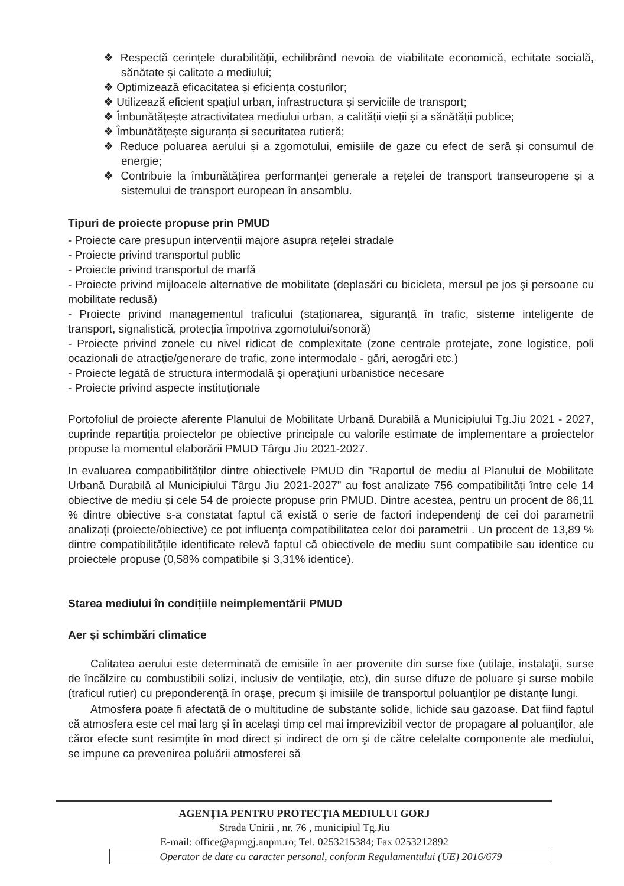❖ Respectă cerințele durabilității, echilibrând nevoia de viabilitate economică, echitate socială, sănătate și calitate a mediului;
❖ Optimizează eficacitatea și eficiența costurilor;
❖ Utilizează eficient spațiul urban, infrastructura și serviciile de transport;
❖ Îmbunătățește atractivitatea mediului urban, a calității vieții și a sănătății publice;
❖ Îmbunătățește siguranța și securitatea rutieră;
❖ Reduce poluarea aerului și a zgomotului, emisiile de gaze cu efect de seră și consumul de energie;
❖ Contribuie la îmbunătățirea performanței generale a rețelei de transport transeuropene și a sistemului de transport european în ansamblu.
Tipuri de proiecte propuse prin PMUD
- Proiecte care presupun intervenții majore asupra rețelei stradale
- Proiecte privind transportul public
- Proiecte privind transportul de marfă
- Proiecte privind mijloacele alternative de mobilitate (deplasări cu bicicleta, mersul pe jos şi persoane cu mobilitate redusă)
- Proiecte privind managementul traficului (staționarea, siguranță în trafic, sisteme inteligente de transport, signalistică, protecția împotriva zgomotului/sonoră)
- Proiecte privind zonele cu nivel ridicat de complexitate (zone centrale protejate, zone logistice, poli ocazionali de atracţie/generare de trafic, zone intermodale - gări, aerogări etc.)
- Proiecte legată de structura intermodală şi operaţiuni urbanistice necesare
- Proiecte privind aspecte instituționale
Portofoliul de proiecte aferente Planului de Mobilitate Urbană Durabilă a Municipiului Tg.Jiu 2021 - 2027, cuprinde repartiția proiectelor pe obiective principale cu valorile estimate de implementare a proiectelor propuse la momentul elaborării PMUD Târgu Jiu 2021-2027.
In evaluarea compatibilităților dintre obiectivele PMUD din ”Raportul de mediu al Planului de Mobilitate Urbană Durabilă al Municipiului Târgu Jiu 2021-2027” au fost analizate 756 compatibilități între cele 14 obiective de mediu și cele 54 de proiecte propuse prin PMUD. Dintre acestea, pentru un procent de 86,11 % dintre obiective s-a constatat faptul că există o serie de factori independenți de cei doi parametrii analizați (proiecte/obiective) ce pot influența compatibilitatea celor doi parametrii . Un procent de 13,89 % dintre compatibilitățile identificate relevă faptul că obiectivele de mediu sunt compatibile sau identice cu proiectele propuse (0,58% compatibile și 3,31% identice).
Starea mediului în condițiile neimplementării PMUD
Aer și schimbări climatice
Calitatea aerului este determinată de emisiile în aer provenite din surse fixe (utilaje, instalaţii, surse de încălzire cu combustibili solizi, inclusiv de ventilaţie, etc), din surse difuze de poluare şi surse mobile (traficul rutier) cu preponderenţă în oraşe, precum şi imisiile de transportul poluanţilor pe distanţe lungi.
Atmosfera poate fi afectată de o multitudine de substante solide, lichide sau gazoase. Dat fiind faptul că atmosfera este cel mai larg și în acelaşi timp cel mai imprevizibil vector de propagare al poluanților, ale căror efecte sunt resimțite în mod direct și indirect de om şi de către celelalte componente ale mediului, se impune ca prevenirea poluării atmosferei să
AGENȚIA PENTRU PROTECȚIA MEDIULUI GORJ
Strada Unirii , nr. 76 , municipiul Tg.Jiu
E-mail: office@apmgj.anpm.ro; Tel. 0253215384; Fax 0253212892
Operator de date cu caracter personal, conform Regulamentului (UE) 2016/679